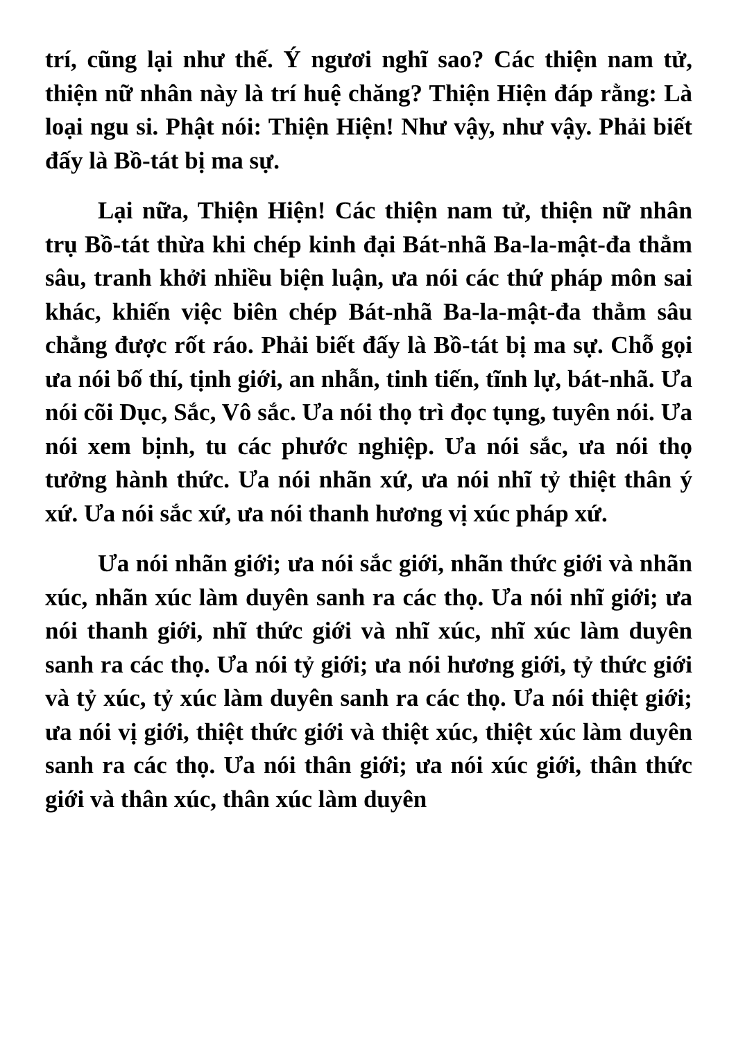trí, cũng lại như thế. Ý ngươi nghĩ sao? Các thiện nam tử, thiện nữ nhân này là trí huệ chăng? Thiện Hiện đáp rằng: Là loại ngu si. Phật nói: Thiện Hiện! Như vậy, như vậy. Phải biết đấy là Bồ-tát bị ma sự.
Lại nữa, Thiện Hiện! Các thiện nam tử, thiện nữ nhân trụ Bồ-tát thừa khi chép kinh đại Bát-nhã Ba-la-mật-đa thẳm sâu, tranh khởi nhiều biện luận, ưa nói các thứ pháp môn sai khác, khiến việc biên chép Bát-nhã Ba-la-mật-đa thẳm sâu chẳng được rốt ráo. Phải biết đấy là Bồ-tát bị ma sự. Chỗ gọi ưa nói bố thí, tịnh giới, an nhẫn, tinh tiến, tĩnh lự, bát-nhã. Ưa nói cõi Dục, Sắc, Vô sắc. Ưa nói thọ trì đọc tụng, tuyên nói. Ưa nói xem bịnh, tu các phước nghiệp. Ưa nói sắc, ưa nói thọ tưởng hành thức. Ưa nói nhãn xứ, ưa nói nhĩ tỷ thiệt thân ý xứ. Ưa nói sắc xứ, ưa nói thanh hương vị xúc pháp xứ.
Ưa nói nhãn giới; ưa nói sắc giới, nhãn thức giới và nhãn xúc, nhãn xúc làm duyên sanh ra các thọ. Ưa nói nhĩ giới; ưa nói thanh giới, nhĩ thức giới và nhĩ xúc, nhĩ xúc làm duyên sanh ra các thọ. Ưa nói tỷ giới; ưa nói hương giới, tỷ thức giới và tỷ xúc, tỷ xúc làm duyên sanh ra các thọ. Ưa nói thiệt giới; ưa nói vị giới, thiệt thức giới và thiệt xúc, thiệt xúc làm duyên sanh ra các thọ. Ưa nói thân giới; ưa nói xúc giới, thân thức giới và thân xúc, thân xúc làm duyên